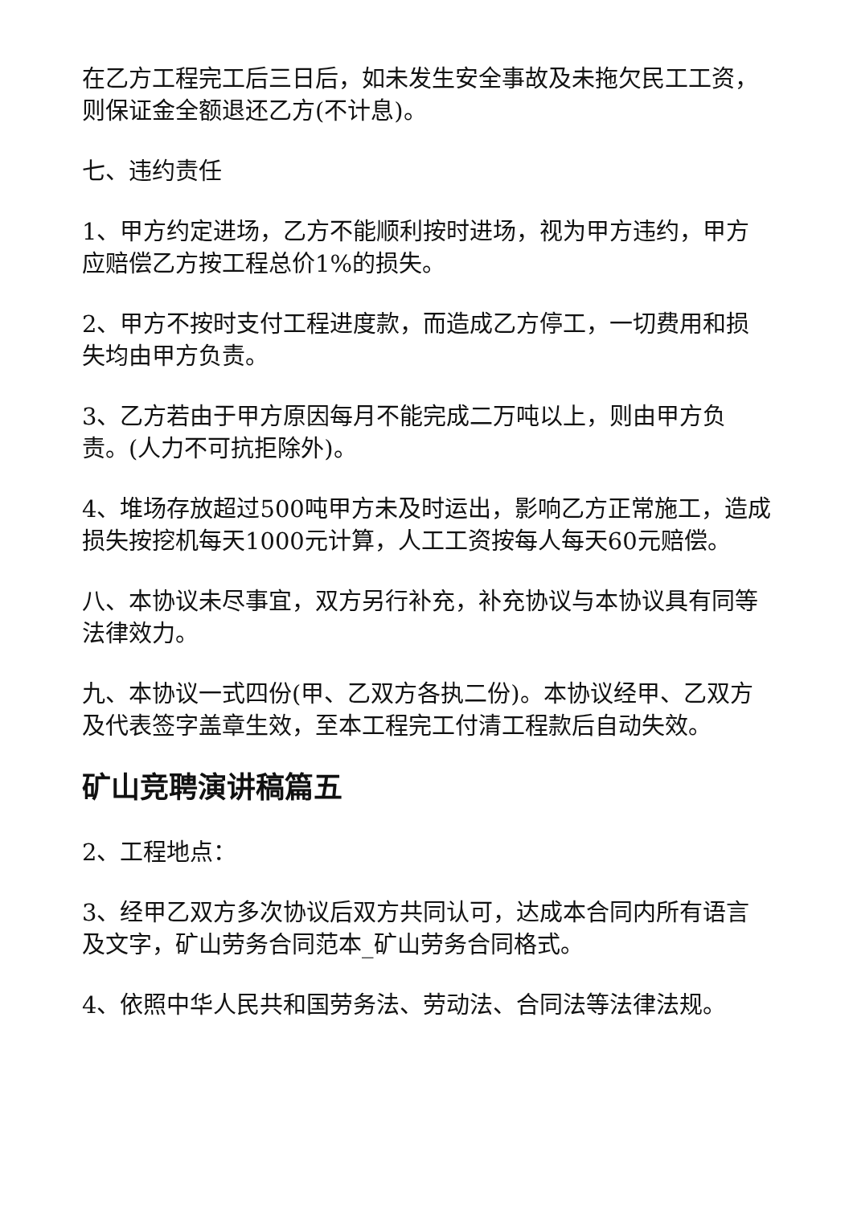在乙方工程完工后三日后，如未发生安全事故及未拖欠民工工资，则保证金全额退还乙方(不计息)。
七、违约责任
1、甲方约定进场，乙方不能顺利按时进场，视为甲方违约，甲方应赔偿乙方按工程总价1%的损失。
2、甲方不按时支付工程进度款，而造成乙方停工，一切费用和损失均由甲方负责。
3、乙方若由于甲方原因每月不能完成二万吨以上，则由甲方负责。(人力不可抗拒除外)。
4、堆场存放超过500吨甲方未及时运出，影响乙方正常施工，造成损失按挖机每天1000元计算，人工工资按每人每天60元赔偿。
八、本协议未尽事宜，双方另行补充，补充协议与本协议具有同等法律效力。
九、本协议一式四份(甲、乙双方各执二份)。本协议经甲、乙双方及代表签字盖章生效，至本工程完工付清工程款后自动失效。
矿山竞聘演讲稿篇五
2、工程地点：
3、经甲乙双方多次协议后双方共同认可，达成本合同内所有语言及文字，矿山劳务合同范本_矿山劳务合同格式。
4、依照中华人民共和国劳务法、劳动法、合同法等法律法规。